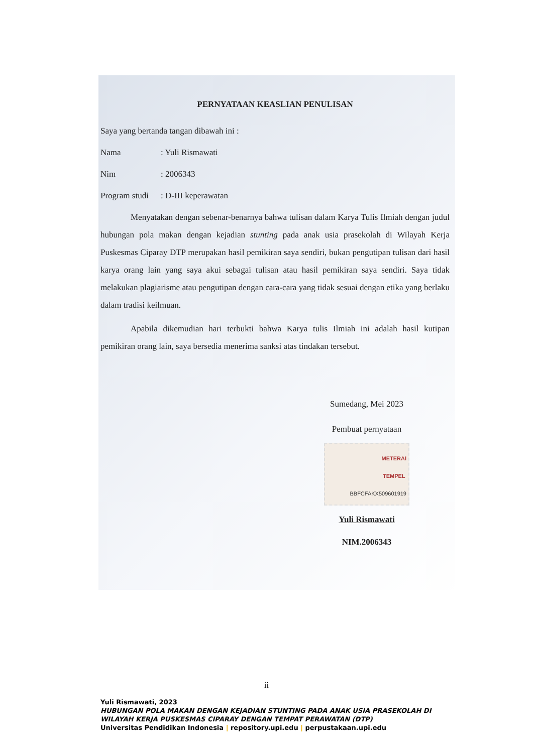PERNYATAAN KEASLIAN PENULISAN
Saya yang bertanda tangan dibawah ini :
Nama: Yuli Rismawati
Nim: 2006343
Program studi: D-III keperawatan
Menyatakan dengan sebenar-benarnya bahwa tulisan dalam Karya Tulis Ilmiah dengan judul hubungan pola makan dengan kejadian stunting pada anak usia prasekolah di Wilayah Kerja Puskesmas Ciparay DTP merupakan hasil pemikiran saya sendiri, bukan pengutipan tulisan dari hasil karya orang lain yang saya akui sebagai tulisan atau hasil pemikiran saya sendiri. Saya tidak melakukan plagiarisme atau pengutipan dengan cara-cara yang tidak sesuai dengan etika yang berlaku dalam tradisi keilmuan.
Apabila dikemudian hari terbukti bahwa Karya tulis Ilmiah ini adalah hasil kutipan pemikiran orang lain, saya bersedia menerima sanksi atas tindakan tersebut.
Sumedang, Mei 2023
Pembuat pernyataan
METERAI
TEMPEL
BBFCFAKX509601919
Yuli Rismawati
NIM.2006343
ii
Yuli Rismawati, 2023
HUBUNGAN POLA MAKAN DENGAN KEJADIAN STUNTING PADA ANAK USIA PRASEKOLAH DI WILAYAH KERJA PUSKESMAS CIPARAY DENGAN TEMPAT PERAWATAN (DTP)
Universitas Pendidikan Indonesia | repository.upi.edu | perpustakaan.upi.edu